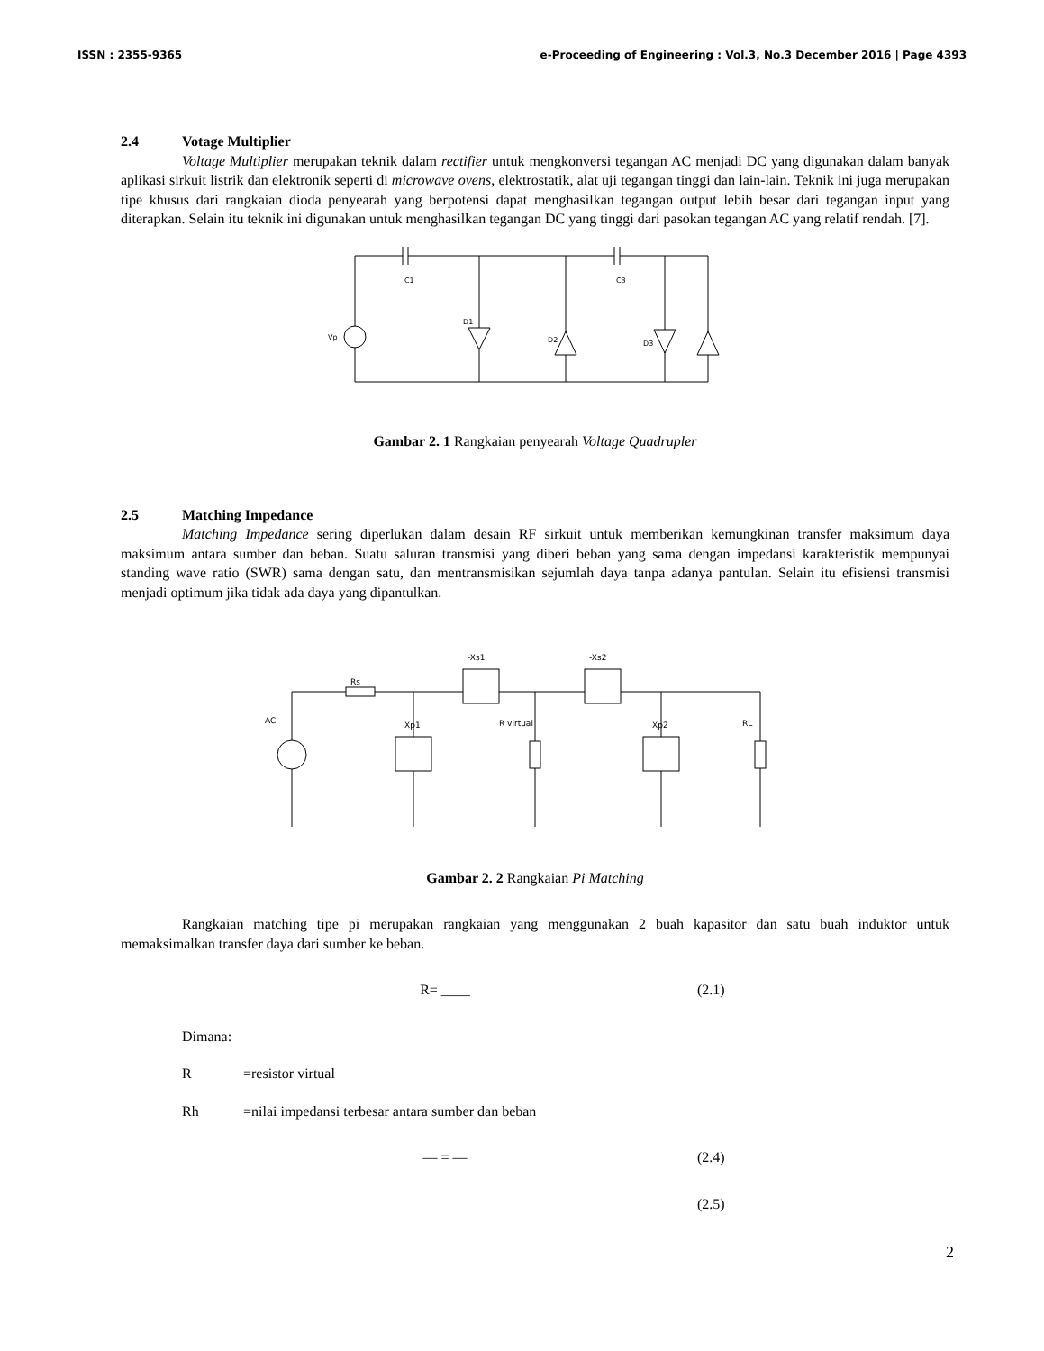ISSN : 2355-9365 e-Proceeding of Engineering : Vol.3, No.3 December 2016 | Page 4393
2.4 Votage Multiplier
Voltage Multiplier merupakan teknik dalam rectifier untuk mengkonversi tegangan AC menjadi DC yang digunakan dalam banyak aplikasi sirkuit listrik dan elektronik seperti di microwave ovens, elektrostatik, alat uji tegangan tinggi dan lain-lain. Teknik ini juga merupakan tipe khusus dari rangkaian dioda penyearah yang berpotensi dapat menghasilkan tegangan output lebih besar dari tegangan input yang diterapkan. Selain itu teknik ini digunakan untuk menghasilkan tegangan DC yang tinggi dari pasokan tegangan AC yang relatif rendah. [7].
C1
C3
D1
D2
D3
Vp
Gambar 2. 1 Rangkaian penyearah Voltage Quadrupler
2.5 Matching Impedance
Matching Impedance sering diperlukan dalam desain RF sirkuit untuk memberikan kemungkinan transfer maksimum daya maksimum antara sumber dan beban. Suatu saluran transmisi yang diberi beban yang sama dengan impedansi karakteristik mempunyai standing wave ratio (SWR) sama dengan satu, dan mentransmisikan sejumlah daya tanpa adanya pantulan. Selain itu efisiensi transmisi menjadi optimum jika tidak ada daya yang dipantulkan.
AC
Rs
-Xs1
-Xs2
Xp1
R virtual
Xp2
RL
Gambar 2. 2 Rangkaian Pi Matching
Rangkaian matching tipe pi merupakan rangkaian yang menggunakan 2 buah kapasitor dan satu buah induktor untuk memaksimalkan transfer daya dari sumber ke beban.
R= ____ (2.1)
Dimana:
R =resistor virtual
Rh =nilai impedansi terbesar antara sumber dan beban
— = — (2.4)
(2.5)
2